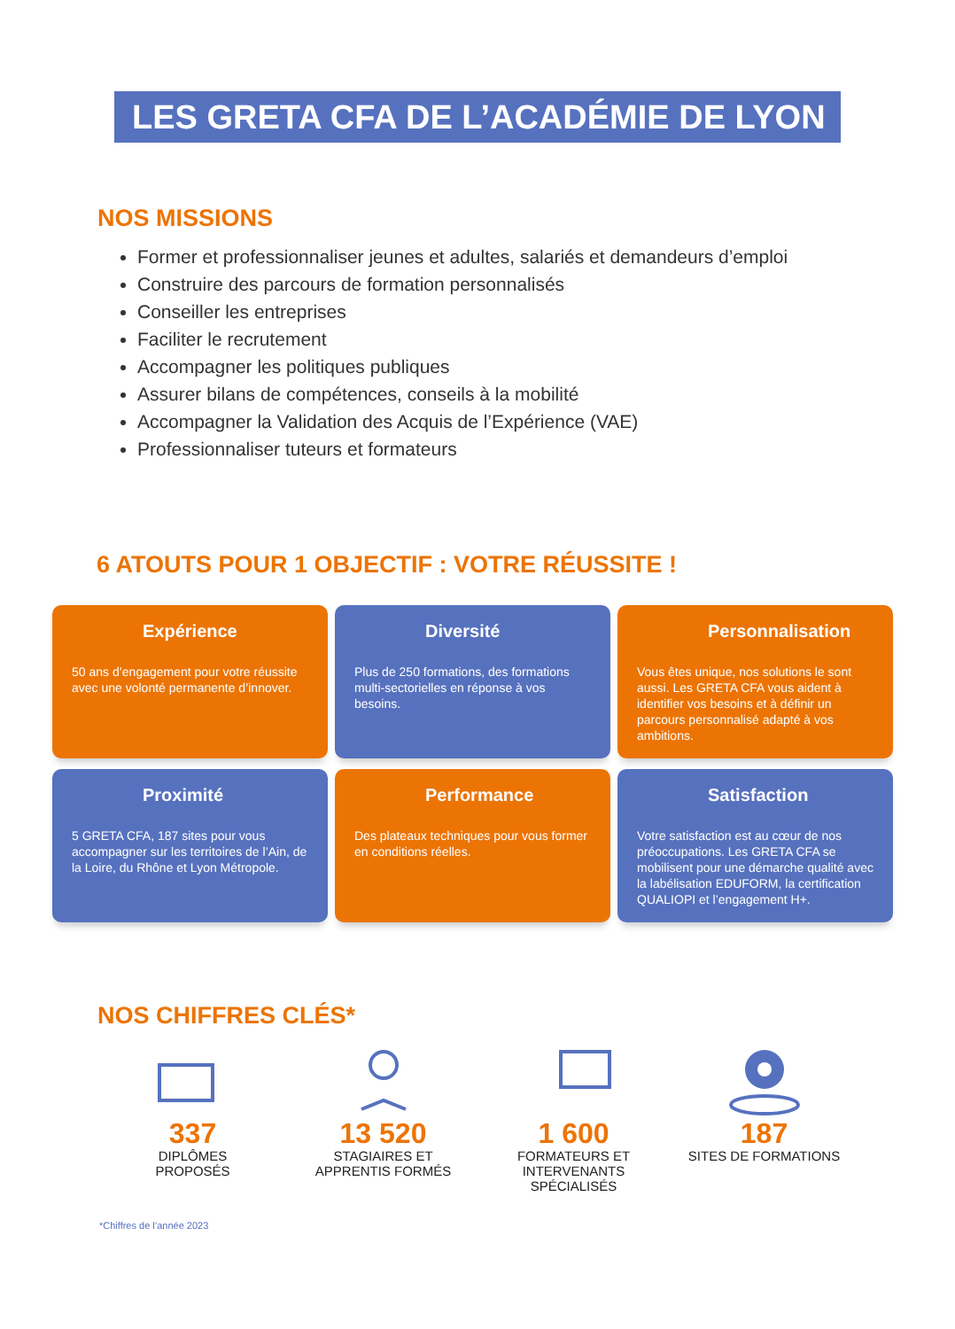LES GRETA CFA DE L’ACADÉMIE DE LYON
NOS MISSIONS
Former et professionnaliser jeunes et adultes, salariés et demandeurs d’emploi
Construire des parcours de formation personnalisés
Conseiller les entreprises
Faciliter le recrutement
Accompagner les politiques publiques
Assurer bilans de compétences, conseils à la mobilité
Accompagner la Validation des Acquis de l’Expérience (VAE)
Professionnaliser tuteurs et formateurs
6 ATOUTS POUR 1 OBJECTIF : VOTRE RÉUSSITE !
Expérience
50 ans d’engagement pour votre réussite avec une volonté permanente d’innover.
Diversité
Plus de 250 formations, des formations multi-sectorielles en réponse à vos besoins.
Personnalisation
Vous êtes unique, nos solutions le sont aussi. Les GRETA CFA vous aident à identifier vos besoins et à définir un parcours personnalisé adapté à vos ambitions.
Proximité
5 GRETA CFA, 187 sites pour vous accompagner sur les territoires de l’Ain, de la Loire, du Rhône et Lyon Métropole.
Performance
Des plateaux techniques pour vous former en conditions réelles.
Satisfaction
Votre satisfaction est au cœur de nos préoccupations. Les GRETA CFA se mobilisent pour une démarche qualité avec la labélisation EDUFORM, la certification QUALIOPI et l’engagement H+.
NOS CHIFFRES CLÉS*
337
DIPLÔMES
PROPOSÉS
13 520
STAGIAIRES ET
APPRENTIS FORMÉS
1 600
FORMATEURS ET
INTERVENANTS
SPÉCIALISÉS
187
SITES DE FORMATIONS
*Chiffres de l’année 2023